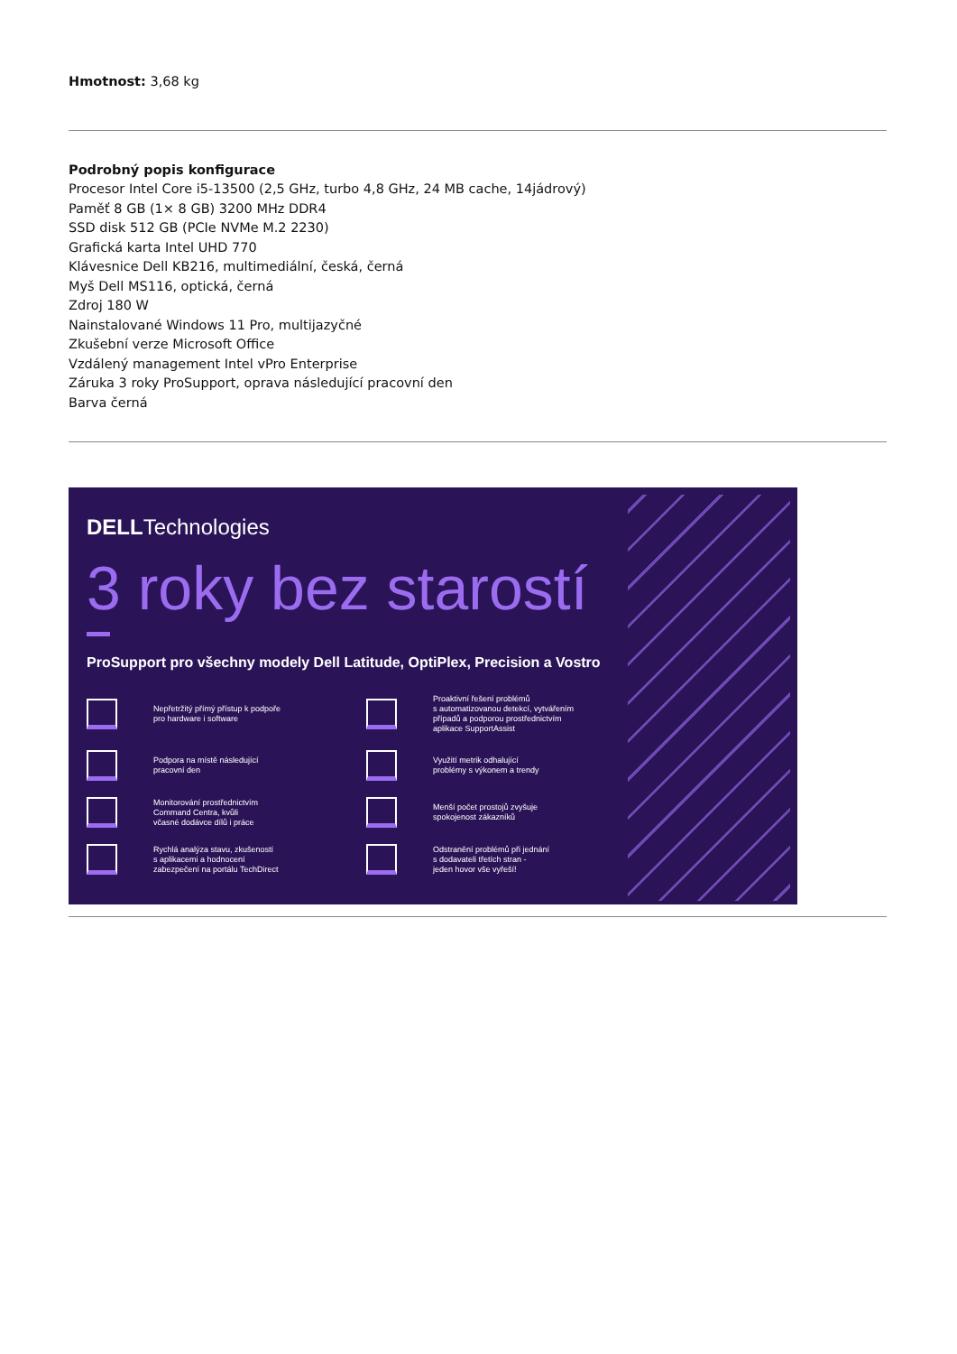Hmotnost: 3,68 kg
Podrobný popis konfigurace
Procesor Intel Core i5-13500 (2,5 GHz, turbo 4,8 GHz, 24 MB cache, 14jádrový)
Paměť 8 GB (1× 8 GB) 3200 MHz DDR4
SSD disk 512 GB (PCIe NVMe M.2 2230)
Grafická karta Intel UHD 770
Klávesnice Dell KB216, multimediální, česká, černá
Myš Dell MS116, optická, černá
Zdroj 180 W
Nainstalované Windows 11 Pro, multijazyčné
Zkušební verze Microsoft Office
Vzdálený management Intel vPro Enterprise
Záruka 3 roky ProSupport, oprava následující pracovní den
Barva černá
DELLTechnologies
3 roky bez starostí
ProSupport pro všechny modely Dell Latitude, OptiPlex, Precision a Vostro
Nepřetržitý přímý přístup k podpoře
pro hardware i software
Proaktivní řešení problémů
s automatizovanou detekcí, vytvářením
případů a podporou prostřednictvím
aplikace SupportAssist
Podpora na místě následující
pracovní den
Využití metrik odhalující
problémy s výkonem a trendy
Monitorování prostřednictvím
Command Centra, kvůli
včasné dodávce dílů i práce
Menší počet prostojů zvyšuje
spokojenost zákazníků
Rychlá analýza stavu, zkušeností
s aplikacemi a hodnocení
zabezpečení na portálu TechDirect
Odstranění problémů při jednání
s dodavateli třetích stran -
jeden hovor vše vyřeší!